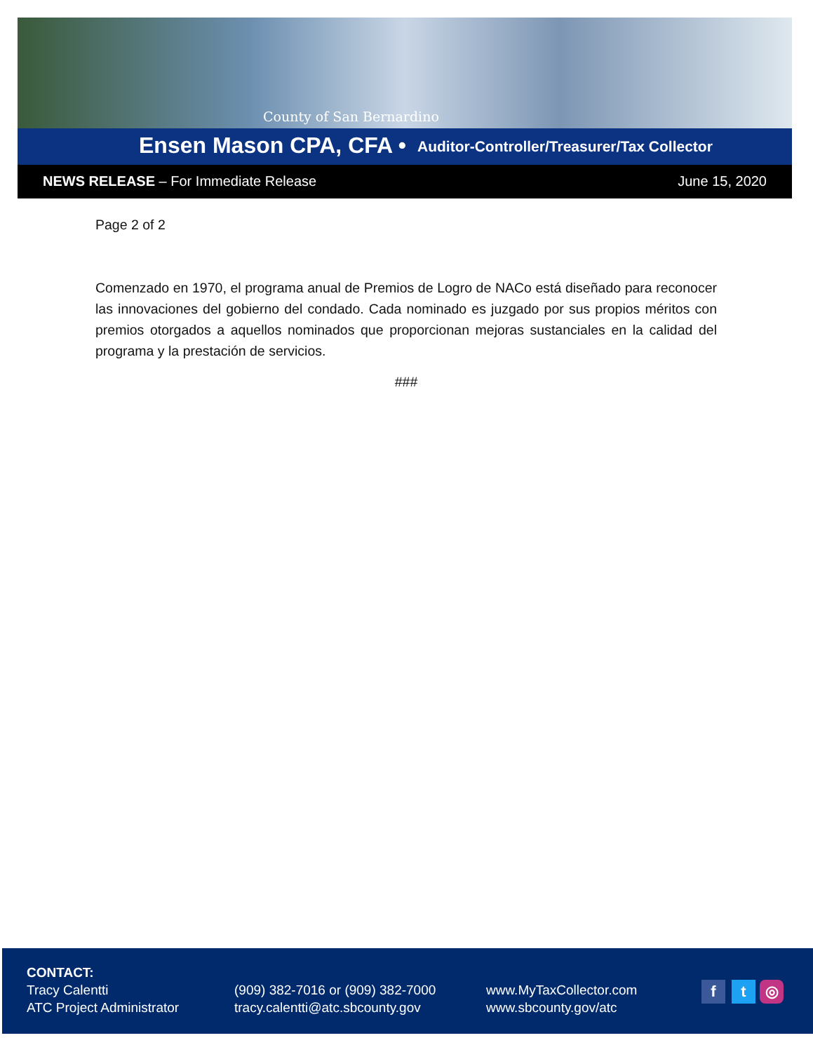County of San Bernardino
Ensen Mason CPA, CFA • Auditor-Controller/Treasurer/Tax Collector
NEWS RELEASE – For Immediate Release June 15, 2020
Page 2 of 2
Comenzado en 1970, el programa anual de Premios de Logro de NACo está diseñado para reconocer las innovaciones del gobierno del condado. Cada nominado es juzgado por sus propios méritos con premios otorgados a aquellos nominados que proporcionan mejoras sustanciales en la calidad del programa y la prestación de servicios.
###
CONTACT:
Tracy Calentti
ATC Project Administrator
(909) 382-7016 or (909) 382-7000
tracy.calentti@atc.sbcounty.gov
www.MyTaxCollector.com
www.sbcounty.gov/atc
f t ◎